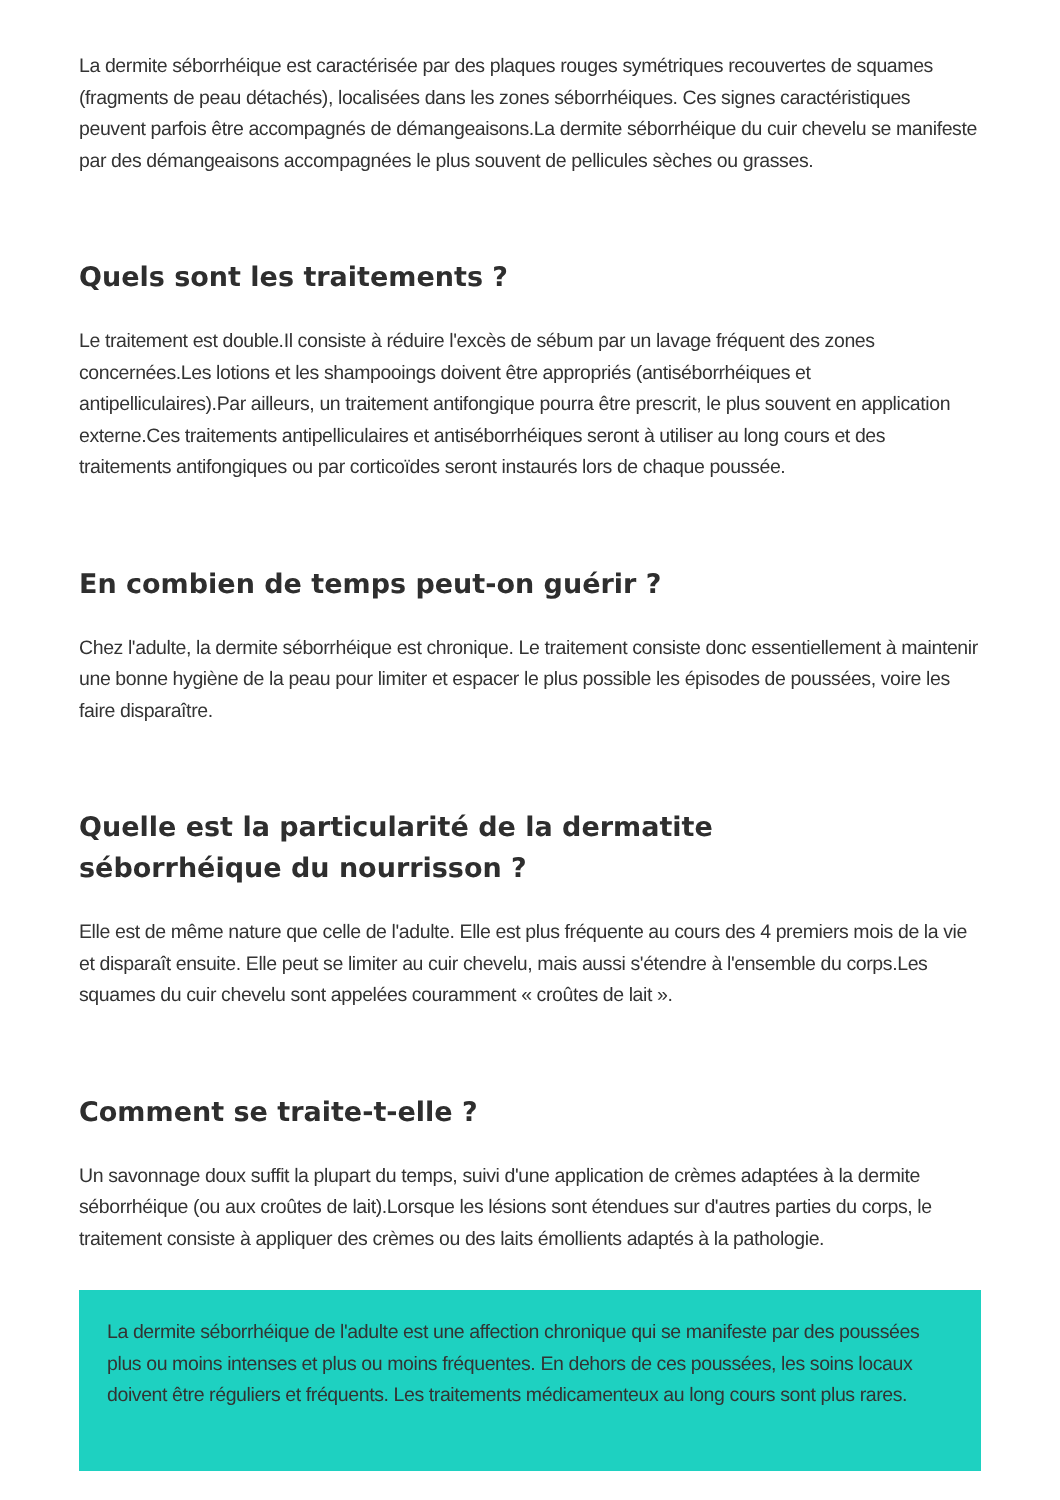La dermite séborrhéique est caractérisée par des plaques rouges symétriques recouvertes de squames (fragments de peau détachés), localisées dans les zones séborrhéiques. Ces signes caractéristiques peuvent parfois être accompagnés de démangeaisons.La dermite séborrhéique du cuir chevelu se manifeste par des démangeaisons accompagnées le plus souvent de pellicules sèches ou grasses.
Quels sont les traitements ?
Le traitement est double.Il consiste à réduire l'excès de sébum par un lavage fréquent des zones concernées.Les lotions et les shampooings doivent être appropriés (antiséborrhéiques et antipelliculaires).Par ailleurs, un traitement antifongique pourra être prescrit, le plus souvent en application externe.Ces traitements antipelliculaires et antiséborrhéiques seront à utiliser au long cours et des traitements antifongiques ou par corticoïdes seront instaurés lors de chaque poussée.
En combien de temps peut-on guérir ?
Chez l'adulte, la dermite séborrhéique est chronique. Le traitement consiste donc essentiellement à maintenir une bonne hygiène de la peau pour limiter et espacer le plus possible les épisodes de poussées, voire les faire disparaître.
Quelle est la particularité de la dermatite
séborrhéique du nourrisson ?
Elle est de même nature que celle de l'adulte. Elle est plus fréquente au cours des 4 premiers mois de la vie et disparaît ensuite. Elle peut se limiter au cuir chevelu, mais aussi s'étendre à l'ensemble du corps.Les squames du cuir chevelu sont appelées couramment « croûtes de lait ».
Comment se traite-t-elle ?
Un savonnage doux suffit la plupart du temps, suivi d'une application de crèmes adaptées à la dermite séborrhéique (ou aux croûtes de lait).Lorsque les lésions sont étendues sur d'autres parties du corps, le traitement consiste à appliquer des crèmes ou des laits émollients adaptés à la pathologie.
La dermite séborrhéique de l'adulte est une affection chronique qui se manifeste par des poussées plus ou moins intenses et plus ou moins fréquentes. En dehors de ces poussées, les soins locaux doivent être réguliers et fréquents. Les traitements médicamenteux au long cours sont plus rares.